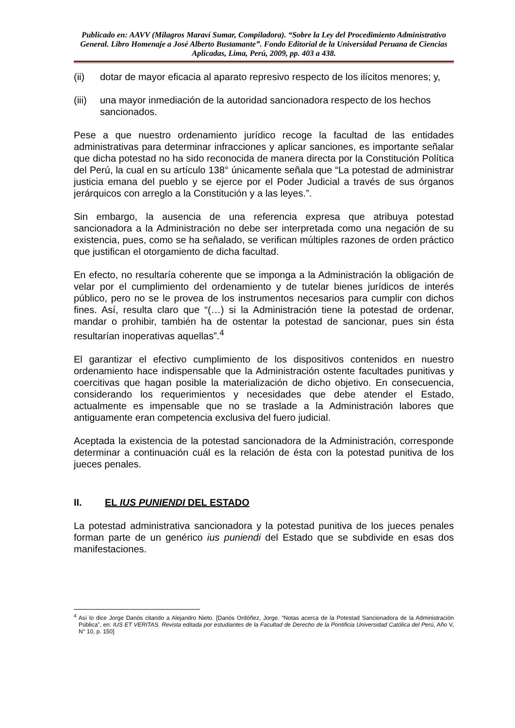Publicado en: AAVV (Milagros Maraví Sumar, Compiladora). “Sobre la Ley del Procedimiento Administrativo General. Libro Homenaje a José Alberto Bustamante”. Fondo Editorial de la Universidad Peruana de Ciencias Aplicadas, Lima, Perú, 2009, pp. 403 a 438.
(ii) dotar de mayor eficacia al aparato represivo respecto de los ilícitos menores; y,
(iii) una mayor inmediación de la autoridad sancionadora respecto de los hechos sancionados.
Pese a que nuestro ordenamiento jurídico recoge la facultad de las entidades administrativas para determinar infracciones y aplicar sanciones, es importante señalar que dicha potestad no ha sido reconocida de manera directa por la Constitución Política del Perú, la cual en su artículo 138° únicamente señala que “La potestad de administrar justicia emana del pueblo y se ejerce por el Poder Judicial a través de sus órganos jerárquicos con arreglo a la Constitución y a las leyes.”.
Sin embargo, la ausencia de una referencia expresa que atribuya potestad sancionadora a la Administración no debe ser interpretada como una negación de su existencia, pues, como se ha señalado, se verifican múltiples razones de orden práctico que justifican el otorgamiento de dicha facultad.
En efecto, no resultaría coherente que se imponga a la Administración la obligación de velar por el cumplimiento del ordenamiento y de tutelar bienes jurídicos de interés público, pero no se le provea de los instrumentos necesarios para cumplir con dichos fines. Así, resulta claro que “(…) si la Administración tiene la potestad de ordenar, mandar o prohibir, también ha de ostentar la potestad de sancionar, pues sin ésta resultarían inoperativas aquellas”.<sup>4</sup>
El garantizar el efectivo cumplimiento de los dispositivos contenidos en nuestro ordenamiento hace indispensable que la Administración ostente facultades punitivas y coercitivas que hagan posible la materialización de dicho objetivo. En consecuencia, considerando los requerimientos y necesidades que debe atender el Estado, actualmente es impensable que no se traslade a la Administración labores que antiguamente eran competencia exclusiva del fuero judicial.
Aceptada la existencia de la potestad sancionadora de la Administración, corresponde determinar a continuación cuál es la relación de ésta con la potestad punitiva de los jueces penales.
II. EL IUS PUNIENDI DEL ESTADO
La potestad administrativa sancionadora y la potestad punitiva de los jueces penales forman parte de un genérico ius puniendi del Estado que se subdivide en esas dos manifestaciones.
<sup>4</sup> Así lo dice Jorge Danós citando a Alejandro Nieto. [Danós Ordóñez, Jorge. “Notas acerca de la Potestad Sancionadora de la Administración Pública”, en: IUS ET VERITAS. Revista editada por estudiantes de la Facultad de Derecho de la Pontificia Universidad Católica del Perú, Año V, N° 10, p. 150]